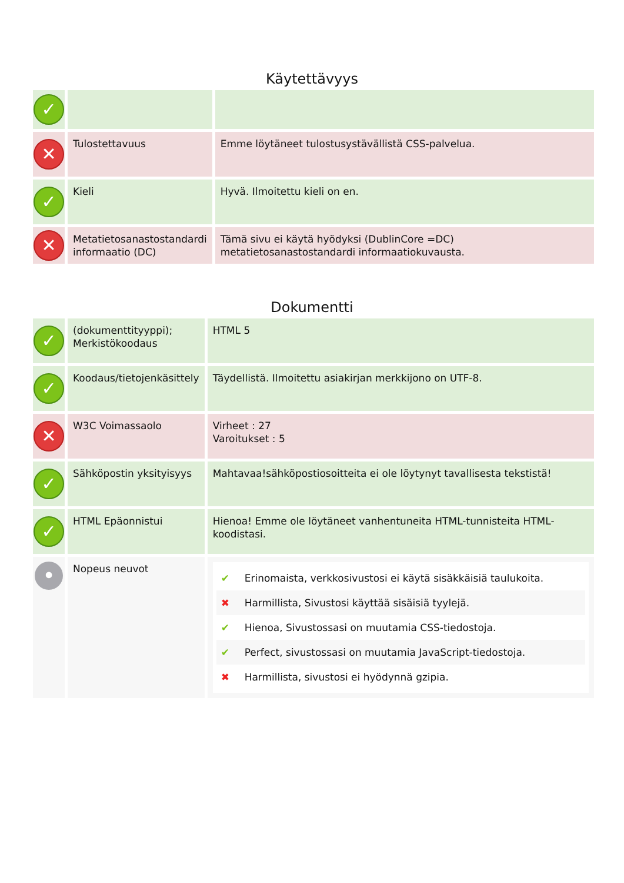Käytettävyys
| ✓ | | |
| ✕ | Tulostettavuus | Emme löytäneet tulostusystävällistä CSS-palvelua. |
| ✓ | Kieli | Hyvä. Ilmoitettu kieli on en. |
| ✕ | Metatietosanastostandardi informaatio (DC) | Tämä sivu ei käytä hyödyksi (DublinCore =DC) metatietosanastostandardi informaatiokuvausta. |
Dokumentti
| ✓ | (dokumenttityyppi); Merkistökoodaus | HTML 5 |
| ✓ | Koodaus/tietojenkäsittely | Täydellistä. Ilmoitettu asiakirjan merkkijono on UTF-8. |
| ✕ | W3C Voimassaolo | Virheet : 27 Varoitukset : 5 |
| ✓ | Sähköpostin yksityisyys | Mahtavaa!sähköpostiosoitteita ei ole löytynyt tavallisesta tekstistä! |
| ✓ | HTML Epäonnistui | Hienoa! Emme ole löytäneet vanhentuneita HTML-tunnisteita HTML-koodistasi. |
| • | Nopeus neuvot | ✔ Erinomaista, verkkosivustosi ei käytä sisäkkäisiä taulukoita. ✖ Harmillista, Sivustosi käyttää sisäisiä tyylejä. ✔ Hienoa, Sivustossasi on muutamia CSS-tiedostoja. ✔ Perfect, sivustossasi on muutamia JavaScript-tiedostoja. ✖ Harmillista, sivustosi ei hyödynnä gzipia. |